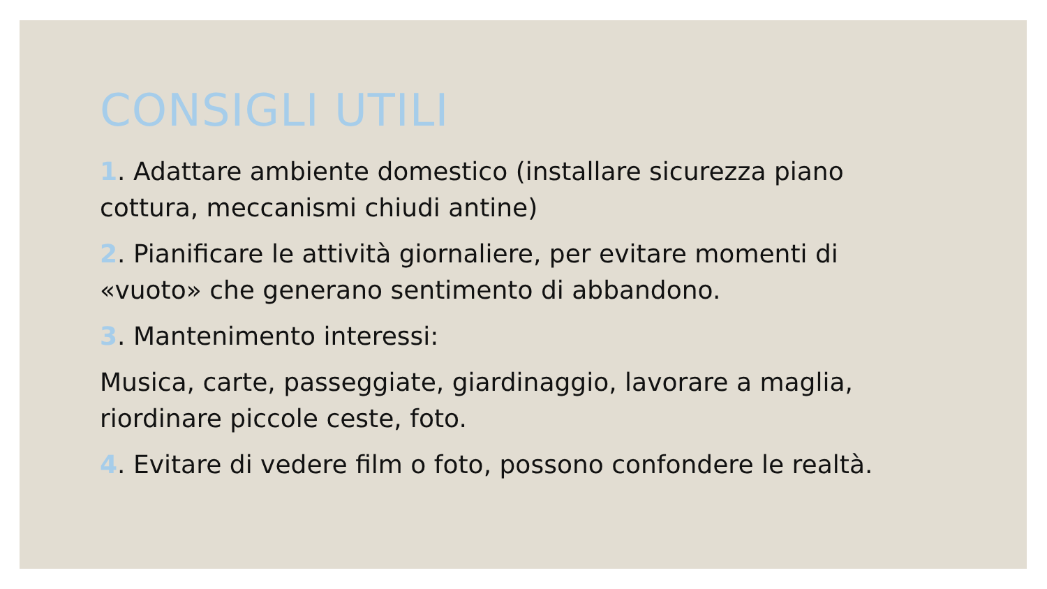CONSIGLI UTILI
1. Adattare ambiente domestico (installare sicurezza piano cottura, meccanismi chiudi antine)
2. Pianificare le attività giornaliere, per evitare momenti di «vuoto» che generano sentimento di abbandono.
3. Mantenimento interessi:
Musica, carte, passeggiate, giardinaggio, lavorare a maglia, riordinare piccole ceste, foto.
4. Evitare di vedere film o foto, possono confondere le realtà.